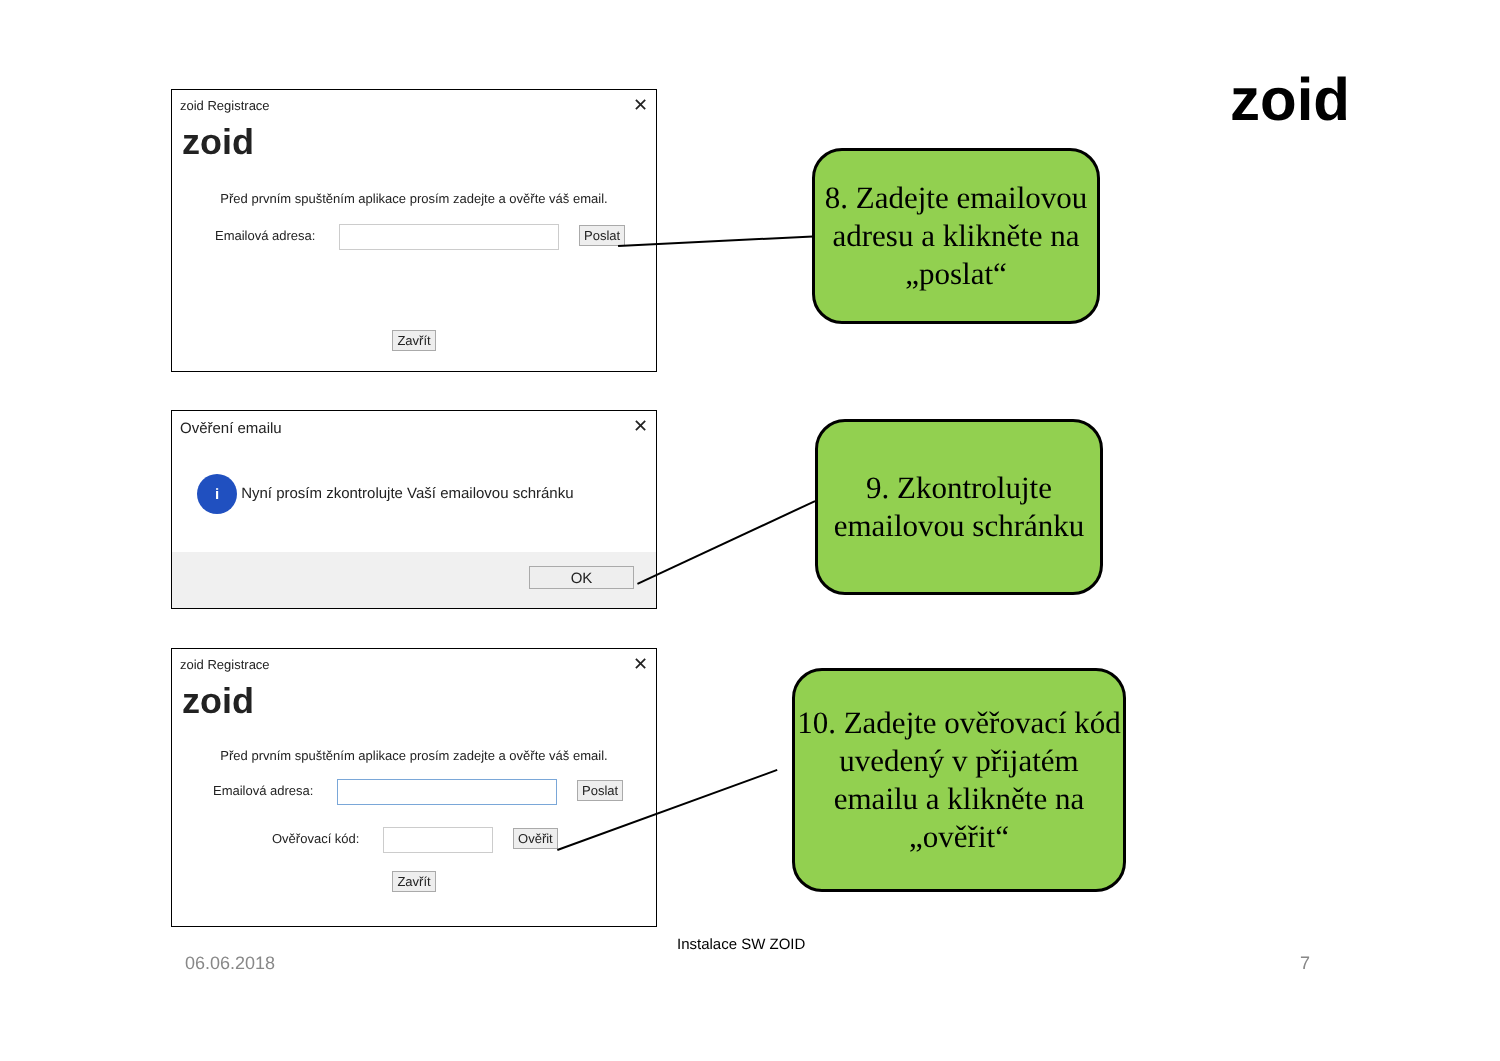zoid
zoid Registrace
✕
zoid
Před prvním spuštěním aplikace prosím zadejte a ověřte váš email.
Emailová adresa: Poslat
Zavřít
Ověření emailu
✕
i Nyní prosím zkontrolujte Vaší emailovou schránku
OK
zoid Registrace
✕
zoid
Před prvním spuštěním aplikace prosím zadejte a ověřte váš email.
Emailová adresa: Poslat
Ověřovací kód: Ověřit
Zavřít
8. Zadejte emailovou adresu a klikněte na „poslat“
9. Zkontrolujte emailovou schránku
10. Zadejte ověřovací kód uvedený v přijatém emailu a klikněte na „ověřit“
Instalace SW ZOID
06.06.2018 7